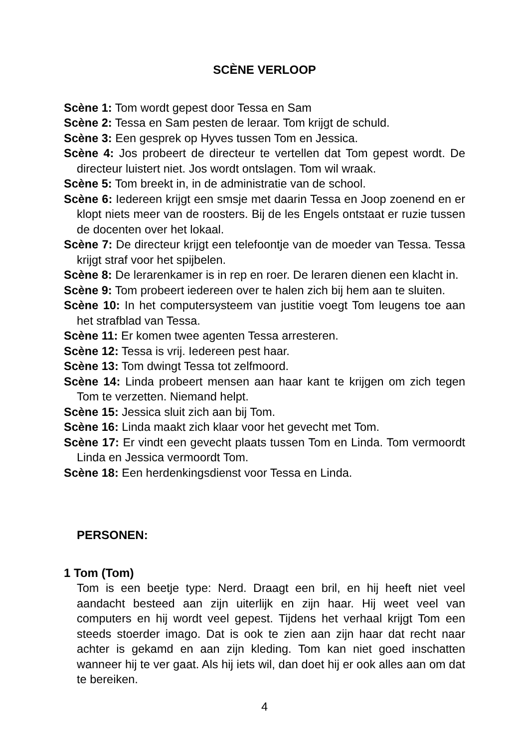SCÈNE VERLOOP
Scène 1: Tom wordt gepest door Tessa en Sam
Scène 2: Tessa en Sam pesten de leraar. Tom krijgt de schuld.
Scène 3: Een gesprek op Hyves tussen Tom en Jessica.
Scène 4: Jos probeert de directeur te vertellen dat Tom gepest wordt. De directeur luistert niet. Jos wordt ontslagen. Tom wil wraak.
Scène 5: Tom breekt in, in de administratie van de school.
Scène 6: Iedereen krijgt een smsje met daarin Tessa en Joop zoenend en er klopt niets meer van de roosters. Bij de les Engels ontstaat er ruzie tussen de docenten over het lokaal.
Scène 7: De directeur krijgt een telefoontje van de moeder van Tessa. Tessa krijgt straf voor het spijbelen.
Scène 8: De lerarenkamer is in rep en roer. De leraren dienen een klacht in.
Scène 9: Tom probeert iedereen over te halen zich bij hem aan te sluiten.
Scène 10: In het computersysteem van justitie voegt Tom leugens toe aan het strafblad van Tessa.
Scène 11: Er komen twee agenten Tessa arresteren.
Scène 12: Tessa is vrij. Iedereen pest haar.
Scène 13: Tom dwingt Tessa tot zelfmoord.
Scène 14: Linda probeert mensen aan haar kant te krijgen om zich tegen Tom te verzetten. Niemand helpt.
Scène 15: Jessica sluit zich aan bij Tom.
Scène 16: Linda maakt zich klaar voor het gevecht met Tom.
Scène 17: Er vindt een gevecht plaats tussen Tom en Linda. Tom vermoordt Linda en Jessica vermoordt Tom.
Scène 18: Een herdenkingsdienst voor Tessa en Linda.
PERSONEN:
1 Tom (Tom)
Tom is een beetje type: Nerd. Draagt een bril, en hij heeft niet veel aandacht besteed aan zijn uiterlijk en zijn haar. Hij weet veel van computers en hij wordt veel gepest. Tijdens het verhaal krijgt Tom een steeds stoerder imago. Dat is ook te zien aan zijn haar dat recht naar achter is gekamd en aan zijn kleding. Tom kan niet goed inschatten wanneer hij te ver gaat. Als hij iets wil, dan doet hij er ook alles aan om dat te bereiken.
4